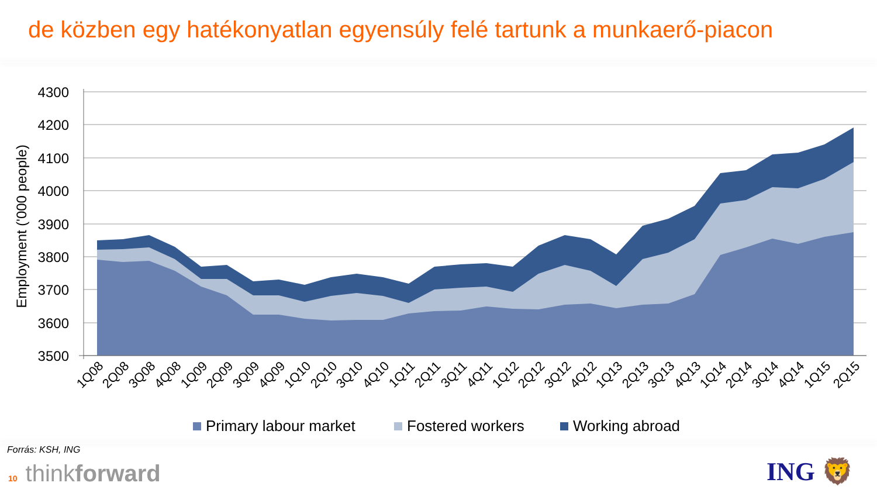de közben egy hatékonyatlan egyensúly felé tartunk a munkaerő-piacon
4300
4200
4100
4000
3900
3800
3700
3600
3500
Employment ('000 people)
1Q08
2Q08
3Q08
4Q08
1Q09
2Q09
3Q09
4Q09
1Q10
2Q10
3Q10
4Q10
1Q11
2Q11
3Q11
4Q11
1Q12
2Q12
3Q12
4Q12
1Q13
2Q13
3Q13
4Q13
1Q14
2Q14
3Q14
4Q14
1Q15
2Q15
Primary labour market
Fostered workers
Working abroad
Forrás: KSH, ING
10 thinkforward
ING 🦁